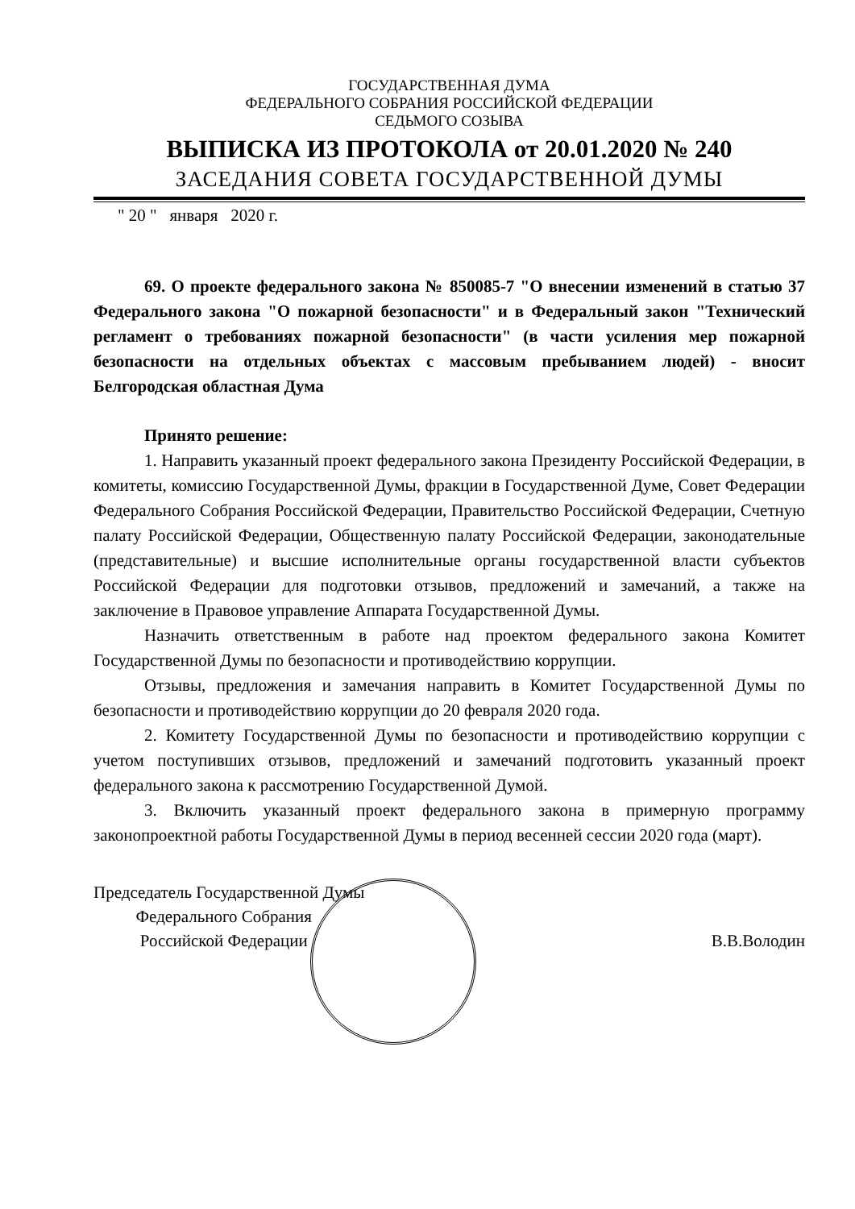ГОСУДАРСТВЕННАЯ ДУМА
ФЕДЕРАЛЬНОГО СОБРАНИЯ РОССИЙСКОЙ ФЕДЕРАЦИИ
СЕДЬМОГО СОЗЫВА
ВЫПИСКА ИЗ ПРОТОКОЛА от 20.01.2020 № 240
ЗАСЕДАНИЯ СОВЕТА ГОСУДАРСТВЕННОЙ ДУМЫ
" 20 " января 2020 г.
69. О проекте федерального закона № 850085-7 "О внесении изменений в статью 37 Федерального закона "О пожарной безопасности" и в Федеральный закон "Технический регламент о требованиях пожарной безопасности" (в части усиления мер пожарной безопасности на отдельных объектах с массовым пребыванием людей) - вносит Белгородская областная Дума
Принято решение:
1. Направить указанный проект федерального закона Президенту Российской Федерации, в комитеты, комиссию Государственной Думы, фракции в Государственной Думе, Совет Федерации Федерального Собрания Российской Федерации, Правительство Российской Федерации, Счетную палату Российской Федерации, Общественную палату Российской Федерации, законодательные (представительные) и высшие исполнительные органы государственной власти субъектов Российской Федерации для подготовки отзывов, предложений и замечаний, а также на заключение в Правовое управление Аппарата Государственной Думы.
Назначить ответственным в работе над проектом федерального закона Комитет Государственной Думы по безопасности и противодействию коррупции.
Отзывы, предложения и замечания направить в Комитет Государственной Думы по безопасности и противодействию коррупции до 20 февраля 2020 года.
2. Комитету Государственной Думы по безопасности и противодействию коррупции с учетом поступивших отзывов, предложений и замечаний подготовить указанный проект федерального закона к рассмотрению Государственной Думой.
3. Включить указанный проект федерального закона в примерную программу законопроектной работы Государственной Думы в период весенней сессии 2020 года (март).
Председатель Государственной Думы
Федерального Собрания
Российской Федерации
В.В.Володин